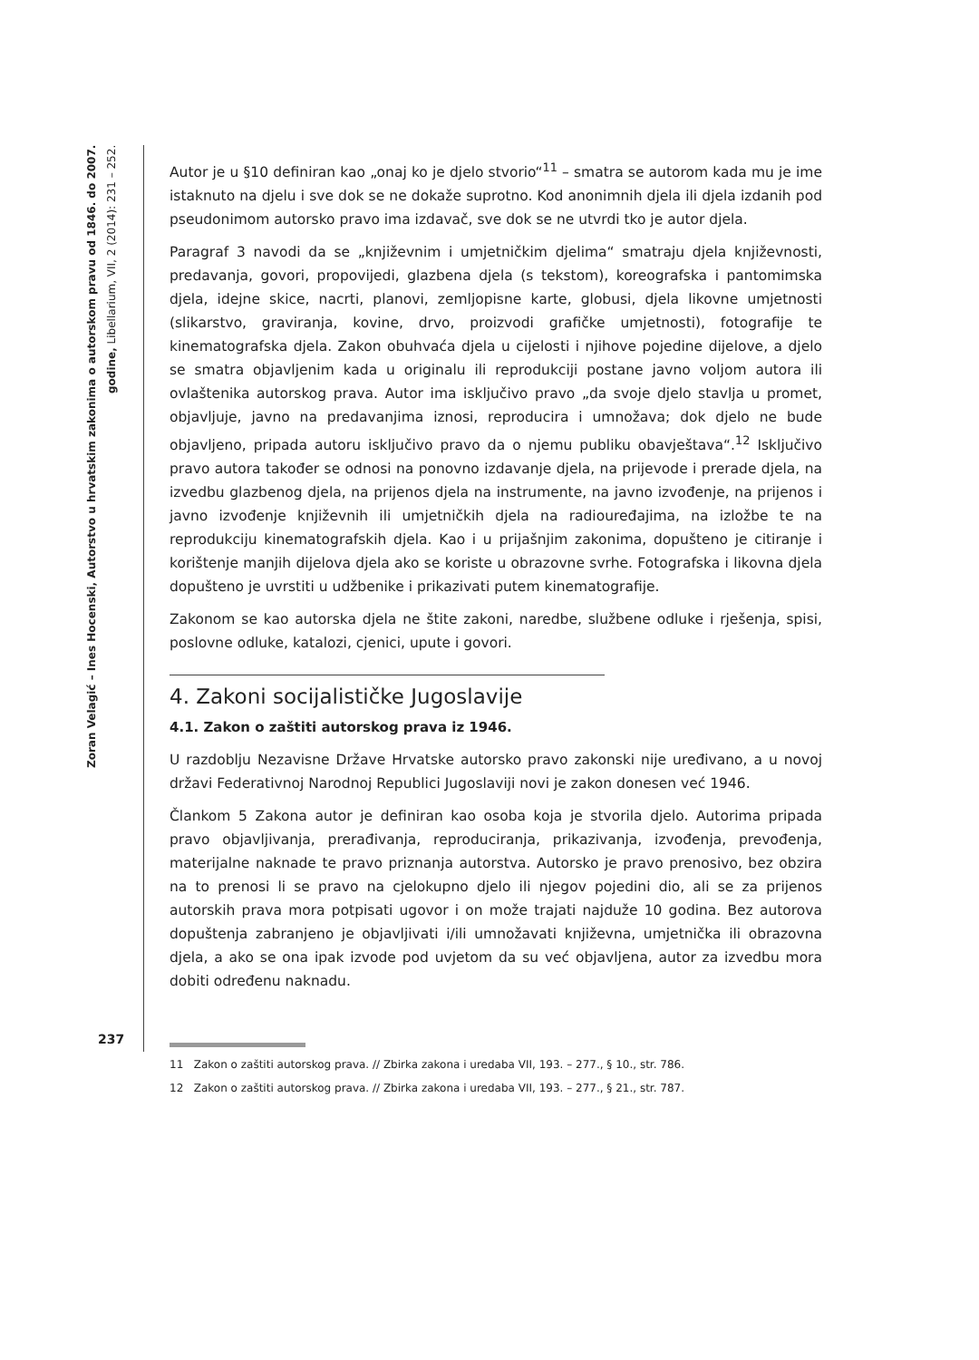Zoran Velagić – Ines Hocenski, Autorstvo u hrvatskim zakonima o autorskom pravu od 1846. do 2007. godine, Libellarium, VII, 2 (2014): 231 – 252.
Autor je u §10 definiran kao „onaj ko je djelo stvorio“<sup>11</sup> – smatra se autorom kada mu je ime istaknuto na djelu i sve dok se ne dokaže suprotno. Kod anonimnih djela ili djela izdanih pod pseudonimom autorsko pravo ima izdavač, sve dok se ne utvrdi tko je autor djela.
Paragraf 3 navodi da se „književnim i umjetničkim djelima“ smatraju djela književnosti, predavanja, govori, propovijedi, glazbena djela (s tekstom), koreografska i pantomimska djela, idejne skice, nacrti, planovi, zemljopisne karte, globusi, djela likovne umjetnosti (slikarstvo, graviranja, kovine, drvo, proizvodi grafičke umjetnosti), fotografije te kinematografska djela. Zakon obuhvaća djela u cijelosti i njihove pojedine dijelove, a djelo se smatra objavljenim kada u originalu ili reprodukciji postane javno voljom autora ili ovlaštenika autorskog prava. Autor ima isključivo pravo „da svoje djelo stavlja u promet, objavljuje, javno na predavanjima iznosi, reproducira i umnožava; dok djelo ne bude objavljeno, pripada autoru isključivo pravo da o njemu publiku obavještava“.<sup>12</sup> Isključivo pravo autora također se odnosi na ponovno izdavanje djela, na prijevode i prerade djela, na izvedbu glazbenog djela, na prijenos djela na instrumente, na javno izvođenje, na prijenos i javno izvođenje književnih ili umjetničkih djela na radiouređajima, na izložbe te na reprodukciju kinematografskih djela. Kao i u prijašnjim zakonima, dopušteno je citiranje i korištenje manjih dijelova djela ako se koriste u obrazovne svrhe. Fotografska i likovna djela dopušteno je uvrstiti u udžbenike i prikazivati putem kinematografije.
Zakonom se kao autorska djela ne štite zakoni, naredbe, službene odluke i rješenja, spisi, poslovne odluke, katalozi, cjenici, upute i govori.
4. Zakoni socijalističke Jugoslavije
4.1. Zakon o zaštiti autorskog prava iz 1946.
U razdoblju Nezavisne Države Hrvatske autorsko pravo zakonski nije uređivano, a u novoj državi Federativnoj Narodnoj Republici Jugoslaviji novi je zakon donesen već 1946.
Člankom 5 Zakona autor je definiran kao osoba koja je stvorila djelo. Autorima pripada pravo objavljivanja, prerađivanja, reproduciranja, prikazivanja, izvođenja, prevođenja, materijalne naknade te pravo priznanja autorstva. Autorsko je pravo prenosivo, bez obzira na to prenosi li se pravo na cjelokupno djelo ili njegov pojedini dio, ali se za prijenos autorskih prava mora potpisati ugovor i on može trajati najduže 10 godina. Bez autorova dopuštenja zabranjeno je objavljivati i/ili umnožavati književna, umjetnička ili obrazovna djela, a ako se ona ipak izvode pod uvjetom da su već objavljena, autor za izvedbu mora dobiti određenu naknadu.
11 Zakon o zaštiti autorskog prava. // Zbirka zakona i uredaba VII, 193. – 277., § 10., str. 786.
12 Zakon o zaštiti autorskog prava. // Zbirka zakona i uredaba VII, 193. – 277., § 21., str. 787.
237